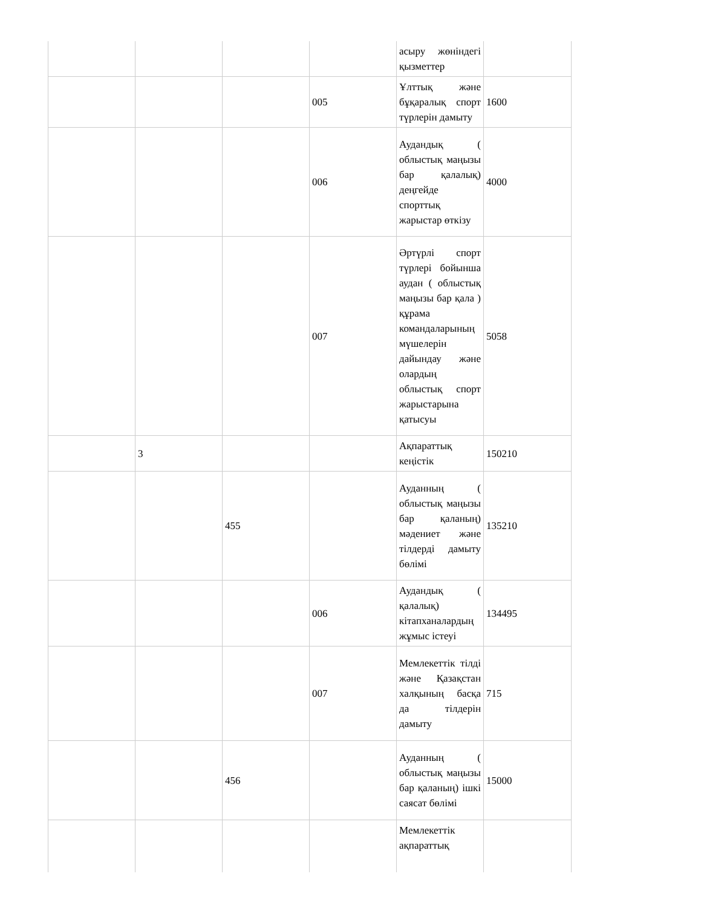| | | | | асыру жөніндегі қызметтер | |
| | | | 005 | Ұлттық және бұқаралық спорт түрлерін дамыту | 1600 |
| | | | 006 | Аудандық ( облыстық маңызы бар қалалық) деңгейде спорттық жарыстар өткізу | 4000 |
| | | | 007 | Әртүрлі спорт түрлері бойынша аудан ( облыстық маңызы бар қала ) құрама командаларының мүшелерін дайындау және олардың облыстық спорт жарыстарына қатысуы | 5058 |
| | 3 | | | Ақпараттық кеңістік | 150210 |
| | | 455 | | Ауданның ( облыстық маңызы бар қаланың) мәдениет және тілдерді дамыту бөлімі | 135210 |
| | | | 006 | Аудандық ( қалалық) кітапханалардың жұмыс істеуі | 134495 |
| | | | 007 | Мемлекеттік тілді және Қазақстан халқының басқа да тілдерін дамыту | 715 |
| | | 456 | | Ауданның ( облыстық маңызы бар қаланың) ішкі саясат бөлімі | 15000 |
| | | | | Мемлекеттік ақпараттық | |